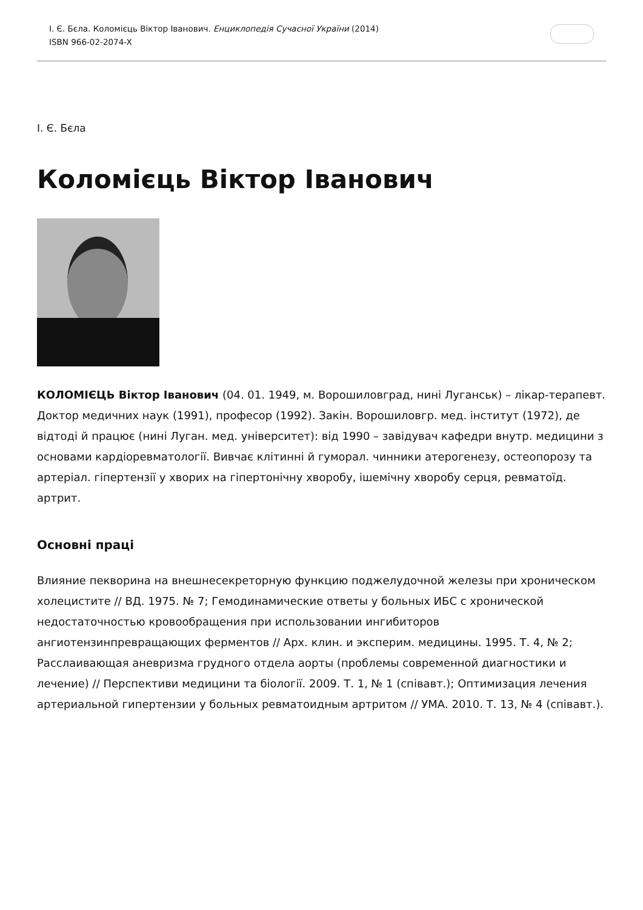І. Є. Бєла. Коломієць Віктор Іванович. Енциклопедія Сучасної України (2014)
ISBN 966-02-2074-X
І. Є. Бєла
Коломієць Віктор Іванович
КОЛОМІЄЦЬ Віктор Іванович (04. 01. 1949, м. Ворошиловград, нині Луганськ) – лікар-терапевт. Доктор медичних наук (1991), професор (1992). Закін. Ворошиловгр. мед. інститут (1972), де відтоді й працює (нині Луган. мед. університет): від 1990 – завідувач кафедри внутр. медицини з основами кардіоревматології. Вивчає клітинні й гуморал. чинники атерогенезу, остеопорозу та артеріал. гіпертензії у хворих на гіпертонічну хворобу, ішемічну хворобу серця, ревматоїд. артрит.
Основні праці
Влияние пекворина на внешнесекреторную функцию поджелудочной железы при хроническом холецистите // ВД. 1975. № 7; Гемодинамические ответы у больных ИБС с хронической недостаточностью кровообращения при использовании ингибиторов ангиотензинпревращающих ферментов // Арх. клин. и эксперим. медицины. 1995. Т. 4, № 2; Расслаивающая аневризма грудного отдела аорты (проблемы современной диагностики и лечение) // Перспективи медицини та біології. 2009. Т. 1, № 1 (співавт.); Оптимизация лечения артериальной гипертензии у больных ревматоидным артритом // УМА. 2010. Т. 13, № 4 (співавт.).